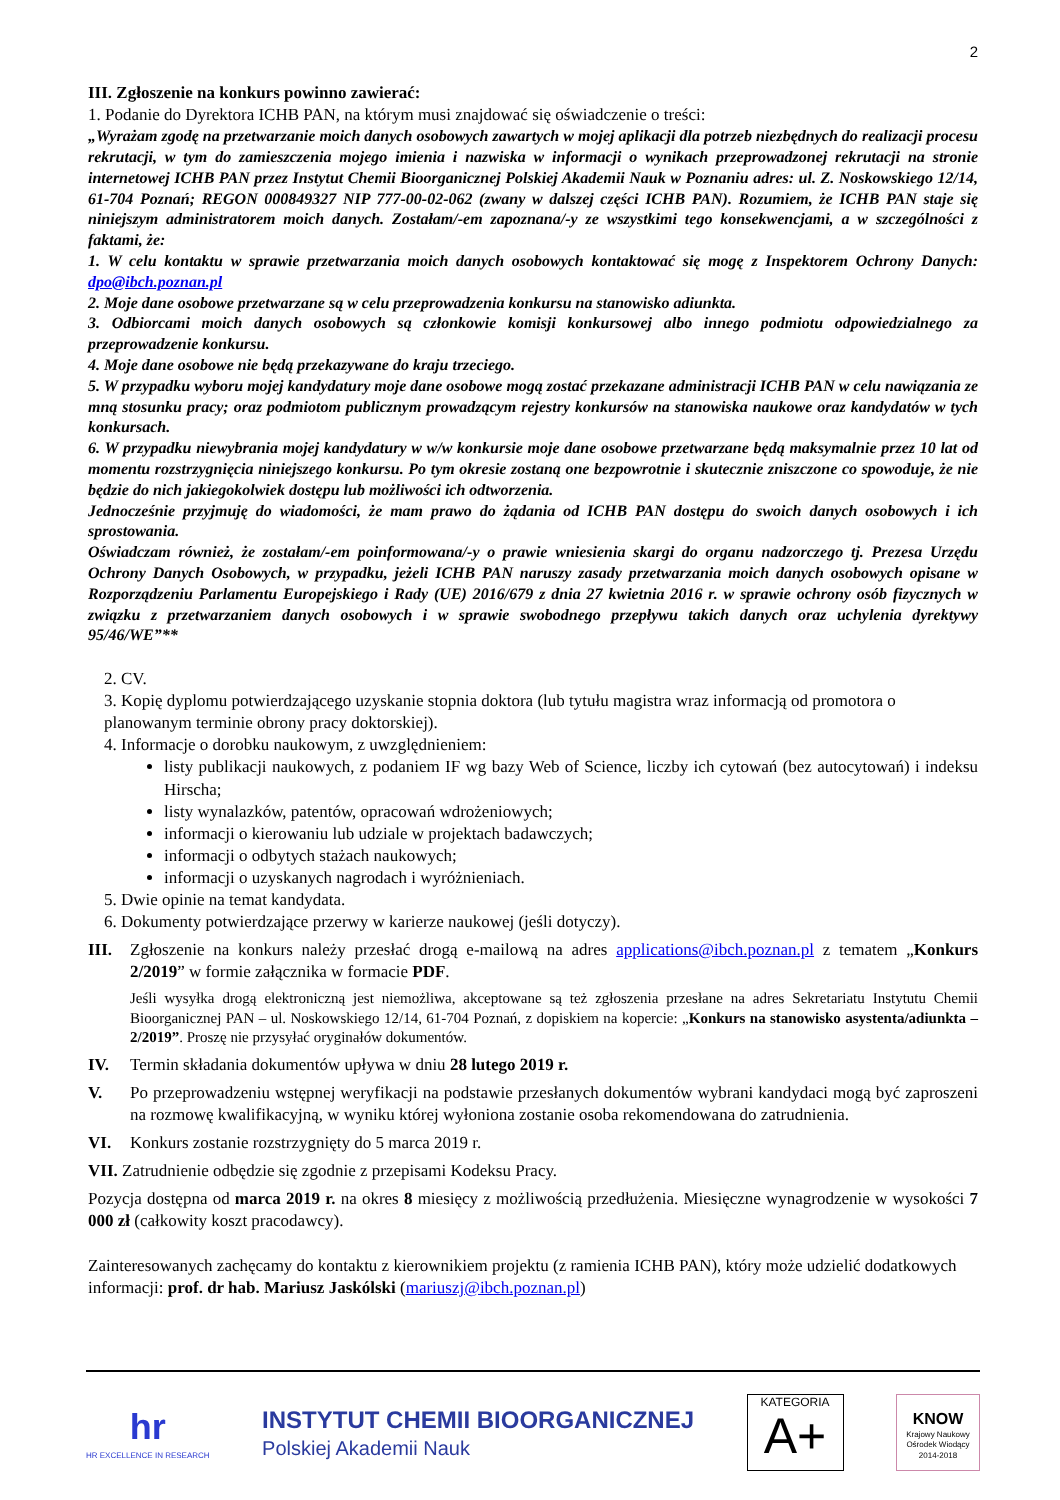2
III. Zgłoszenie na konkurs powinno zawierać:
1. Podanie do Dyrektora ICHB PAN, na którym musi znajdować się oświadczenie o treści:
„Wyrażam zgodę na przetwarzanie moich danych osobowych zawartych w mojej aplikacji dla potrzeb niezbędnych do realizacji procesu rekrutacji, w tym do zamieszczenia mojego imienia i nazwiska w informacji o wynikach przeprowadzonej rekrutacji na stronie internetowej ICHB PAN przez Instytut Chemii Bioorganicznej Polskiej Akademii Nauk w Poznaniu adres: ul. Z. Noskowskiego 12/14, 61-704 Poznań; REGON 000849327 NIP 777-00-02-062 (zwany w dalszej części ICHB PAN). Rozumiem, że ICHB PAN staje się niniejszym administratorem moich danych. Zostałam/-em zapoznana/-y ze wszystkimi tego konsekwencjami, a w szczególności z faktami, że:
1. W celu kontaktu w sprawie przetwarzania moich danych osobowych kontaktować się mogę z Inspektorem Ochrony Danych: dpo@ibch.poznan.pl
2. Moje dane osobowe przetwarzane są w celu przeprowadzenia konkursu na stanowisko adiunkta.
3. Odbiorcami moich danych osobowych są członkowie komisji konkursowej albo innego podmiotu odpowiedzialnego za przeprowadzenie konkursu.
4. Moje dane osobowe nie będą przekazywane do kraju trzeciego.
5. W przypadku wyboru mojej kandydatury moje dane osobowe mogą zostać przekazane administracji ICHB PAN w celu nawiązania ze mną stosunku pracy; oraz podmiotom publicznym prowadzącym rejestry konkursów na stanowiska naukowe oraz kandydatów w tych konkursach.
6. W przypadku niewybrania mojej kandydatury w w/w konkursie moje dane osobowe przetwarzane będą maksymalnie przez 10 lat od momentu rozstrzygnięcia niniejszego konkursu. Po tym okresie zostaną one bezpowrotnie i skutecznie zniszczone co spowoduje, że nie będzie do nich jakiegokolwiek dostępu lub możliwości ich odtworzenia.
Jednocześnie przyjmuję do wiadomości, że mam prawo do żądania od ICHB PAN dostępu do swoich danych osobowych i ich sprostowania.
Oświadczam również, że zostałam/-em poinformowana/-y o prawie wniesienia skargi do organu nadzorczego tj. Prezesa Urzędu Ochrony Danych Osobowych, w przypadku, jeżeli ICHB PAN naruszy zasady przetwarzania moich danych osobowych opisane w Rozporządzeniu Parlamentu Europejskiego i Rady (UE) 2016/679 z dnia 27 kwietnia 2016 r. w sprawie ochrony osób fizycznych w związku z przetwarzaniem danych osobowych i w sprawie swobodnego przepływu takich danych oraz uchylenia dyrektywy 95/46/WE”**
2. CV.
3. Kopię dyplomu potwierdzającego uzyskanie stopnia doktora (lub tytułu magistra wraz informacją od promotora o planowanym terminie obrony pracy doktorskiej).
4. Informacje o dorobku naukowym, z uwzględnieniem:
listy publikacji naukowych, z podaniem IF wg bazy Web of Science, liczby ich cytowań (bez autocytowań) i indeksu Hirscha;
listy wynalazków, patentów, opracowań wdrożeniowych;
informacji o kierowaniu lub udziale w projektach badawczych;
informacji o odbytych stażach naukowych;
informacji o uzyskanych nagrodach i wyróżnieniach.
5. Dwie opinie na temat kandydata.
6. Dokumenty potwierdzające przerwy w karierze naukowej (jeśli dotyczy).
III. Zgłoszenie na konkurs należy przesłać drogą e-mailową na adres applications@ibch.poznan.pl z tematem „Konkurs 2/2019” w formie załącznika w formacie PDF.
Jeśli wysyłka drogą elektroniczną jest niemożliwa, akceptowane są też zgłoszenia przesłane na adres Sekretariatu Instytutu Chemii Bioorganicznej PAN – ul. Noskowskiego 12/14, 61-704 Poznań, z dopiskiem na kopercie: „Konkurs na stanowisko asystenta/adiunkta – 2/2019”. Proszę nie przysyłać oryginałów dokumentów.
IV. Termin składania dokumentów upływa w dniu 28 lutego 2019 r.
V. Po przeprowadzeniu wstępnej weryfikacji na podstawie przesłanych dokumentów wybrani kandydaci mogą być zaproszeni na rozmowę kwalifikacyjną, w wyniku której wyłoniona zostanie osoba rekomendowana do zatrudnienia.
VI. Konkurs zostanie rozstrzygnięty do 5 marca 2019 r.
VII. Zatrudnienie odbędzie się zgodnie z przepisami Kodeksu Pracy.
Pozycja dostępna od marca 2019 r. na okres 8 miesięcy z możliwością przedłużenia. Miesięczne wynagrodzenie w wysokości 7 000 zł (całkowity koszt pracodawcy).
Zainteresowanych zachęcamy do kontaktu z kierownikiem projektu (z ramienia ICHB PAN), który może udzielić dodatkowych informacji: prof. dr hab. Mariusz Jaskólski (mariuszj@ibch.poznan.pl)
hr
HR EXCELLENCE IN RESEARCH
INSTYTUT CHEMII BIOORGANICZNEJ
Polskiej Akademii Nauk
KATEGORIA
A+
KNOW
Krajowy Naukowy Ośrodek Wiodący 2014-2018